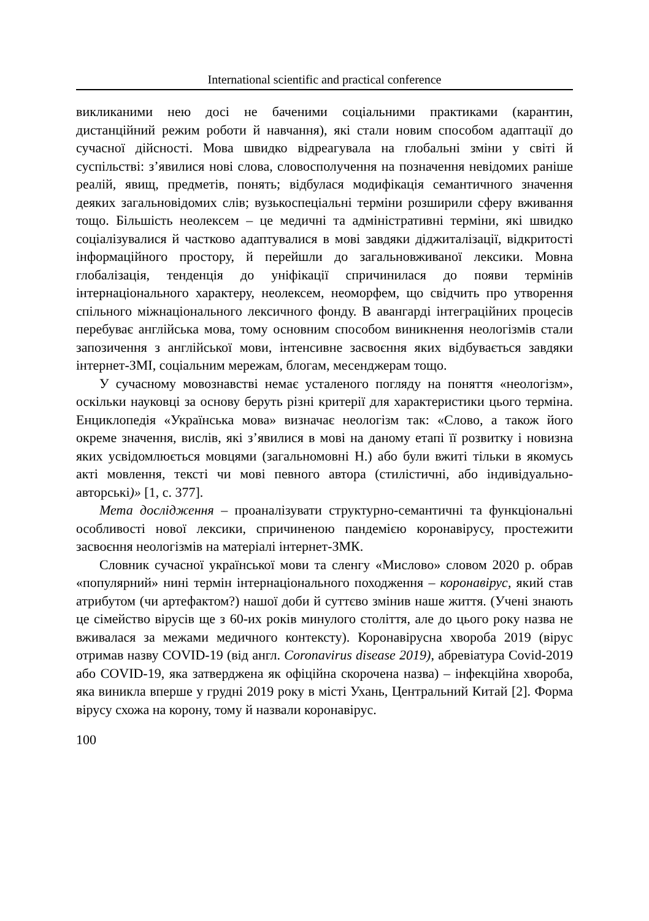International scientific and practical conference
викликаними нею досі не баченими соціальними практиками (карантин, дистанційний режим роботи й навчання), які стали новим способом адаптації до сучасної дійсності. Мова швидко відреагувала на глобальні зміни у світі й суспільстві: з’явилися нові слова, словосполучення на позначення невідомих раніше реалій, явищ, предметів, понять; відбулася модифікація семантичного значення деяких загальновідомих слів; вузькоспеціальні терміни розширили сферу вживання тощо. Більшість неолексем – це медичні та адміністративні терміни, які швидко соціалізувалися й частково адаптувалися в мові завдяки діджиталізації, відкритості інформаційного простору, й перейшли до загальновживаної лексики. Мовна глобалізація, тенденція до уніфікації спричинилася до появи термінів інтернаціонального характеру, неолексем, неоморфем, що свідчить про утворення спільного міжнаціонального лексичного фонду. В авангарді інтеграційних процесів перебуває англійська мова, тому основним способом виникнення неологізмів стали запозичення з англійської мови, інтенсивне засвоєння яких відбувається завдяки інтернет-ЗМІ, соціальним мережам, блогам, месенджерам тощо.
У сучасному мовознавстві немає усталеного погляду на поняття «неологізм», оскільки науковці за основу беруть різні критерії для характеристики цього терміна. Енциклопедія «Українська мова» визначає неологізм так: «Слово, а також його окреме значення, вислів, які з’явилися в мові на даному етапі її розвитку і новизна яких усвідомлюється мовцями (загальномовні Н.) або були вжиті тільки в якомусь акті мовлення, тексті чи мові певного автора (стилістичні, або індивідуально-авторські)» [1, с. 377].
Мета дослідження – проаналізувати структурно-семантичні та функціональні особливості нової лексики, спричиненою пандемією коронавірусу, простежити засвоєння неологізмів на матеріалі інтернет-ЗМК.
Словник сучасної української мови та сленгу «Мислово» словом 2020 р. обрав «популярний» нині термін інтернаціонального походження – коронавірус, який став атрибутом (чи артефактом?) нашої доби й суттєво змінив наше життя. (Учені знають це сімейство вірусів ще з 60-их років минулого століття, але до цього року назва не вживалася за межами медичного контексту). Коронавірусна хвороба 2019 (вірус отримав назву COVID-19 (від англ. Coronavirus disease 2019), абревіатура Covid-2019 або COVID-19, яка затверджена як офіційна скорочена назва) – інфекційна хвороба, яка виникла вперше у грудні 2019 року в місті Ухань, Центральний Китай [2]. Форма вірусу схожа на корону, тому й назвали коронавірус.
100